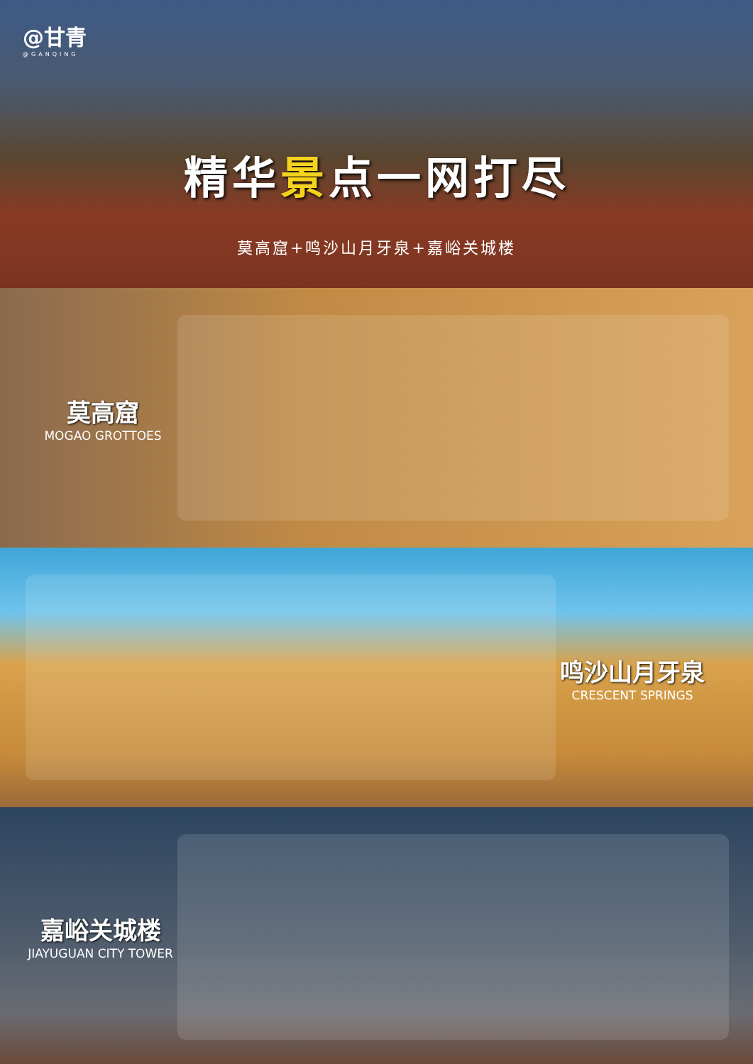@甘青
@GANQING
精华景点一网打尽
莫高窟+鸣沙山月牙泉+嘉峪关城楼
莫高窟
MOGAO GROTTOES
鸣沙山月牙泉
CRESCENT SPRINGS
嘉峪关城楼
JIAYUGUAN CITY TOWER